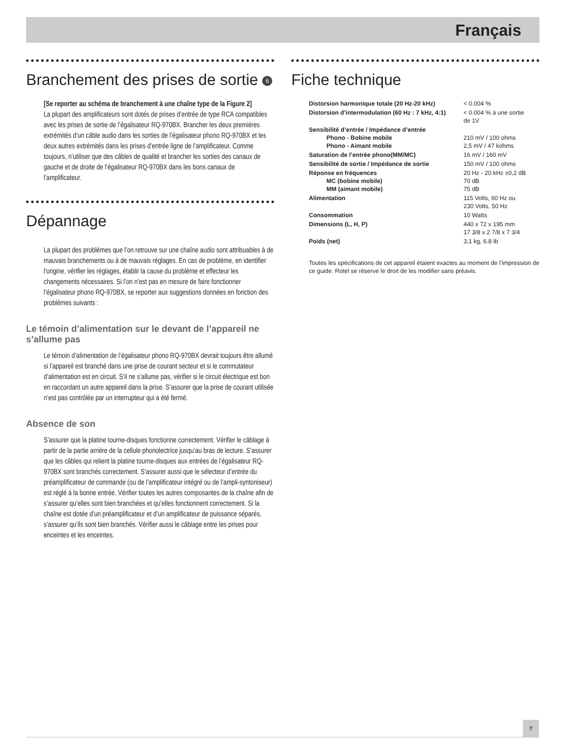Français
Branchement des prises de sortie 6
[Se reporter au schéma de branchement à une chaîne type de la Figure 2]
La plupart des amplificateurs sont dotés de prises d’entrée de type RCA compatibles avec les prises de sortie de l’égalisateur RQ-970BX. Brancher les deux premières extrémités d’un câble audio dans les sorties de l’égalisateur phono RQ-970BX et les deux autres extrémités dans les prises d’entrée ligne de l’amplificateur. Comme toujours, n’utiliser que des câbles de qualité et brancher les sorties des canaux de gauche et de droite de l’égalisateur RQ-970BX dans les bons canaux de l’amplificateur.
Dépannage
La plupart des problèmes que l’on retrouve sur une chaîne audio sont attribuables à de mauvais branchements ou à de mauvais réglages. En cas de problème, en identifier l’origine, vérifier les réglages, établir la cause du problème et effecteur les changements nécessaires. Si l’on n’est pas en mesure de faire fonctionner l’égalisateur phono RQ-970BX, se reporter aux suggestions données en fonction des problèmes suivants :
Le témoin d’alimentation sur le devant de l’appareil ne s’allume pas
Le témoin d’alimentation de l’égalisateur phono RQ-970BX devrait toujours être allumé si l’appareil est branché dans une prise de courant secteur et si le commutateur d’alimentation est en circuit. S’il ne s’allume pas, vérifier si le circuit électrique est bon en raccordant un autre appareil dans la prise. S’assurer que la prise de courant utilisée n’est pas contrôlée par un interrupteur qui a été fermé.
Absence de son
S’assurer que la platine tourne-disques fonctionne correctement. Vérifier le câblage à partir de la partie arrière de la cellule phonolectrice jusqu’au bras de lecture. S’assurer que les câbles qui relient la platine tourne-disques aux entrées de l’égalisateur RQ-970BX sont branchés correctement. S’assurer aussi que le sélecteur d’entrée du préamplificateur de commande (ou de l’amplificateur intégré ou de l’ampli-syntoniseur) est réglé à la bonne entrée. Vérifier toutes les autres composantes de la chaîne afin de s’assurer qu’elles sont bien branchées et qu’elles fonctionnent correctement. Si la chaîne est dotée d’un préamplificateur et d’un amplificateur de puissance séparés, s’assurer qu’ils sont bien branchés. Vérifier aussi le câblage entre les prises pour enceintes et les enceintes.
Fiche technique
| Distorsion harmonique totale (20 Hz-20 kHz) | < 0.004 % |
| Distorsion d’intermodulation (60 Hz : 7 kHz, 4:1) | < 0.004 % à une sortie de 1V |
| Sensibilité d’entrée / Impédance d’entrée Phono - Bobine mobile Phono - Aimant mobile | 210 mV / 100 ohms 2,5 mV / 47 kohms |
| Saturation de l’entrée phono(MM/MC) | 16 mV / 160 mV |
| Sensibilité de sortie / Impédance de sortie | 150 mV / 100 ohms |
| Réponse en fréquences MC (bobine mobile) MM (aimant mobile) | 20 Hz - 20 kHz ±0,2 dB 70 dB 75 dB |
| Alimentation | 115 Volts, 60 Hz ou 230 Volts, 50 Hz |
| Consommation | 10 Watts |
| Dimensions (L, H, P) | 440 x 72 x 195 mm 17 3/8 x 2 7/8 x 7 3/4 |
| Poids (net) | 3,1 kg, 6.8 lb |
Toutes les spécifications de cet appareil étaient exactes au moment de l’impression de ce guide. Rotel se réserve le droit de les modifier sans préavis.
7